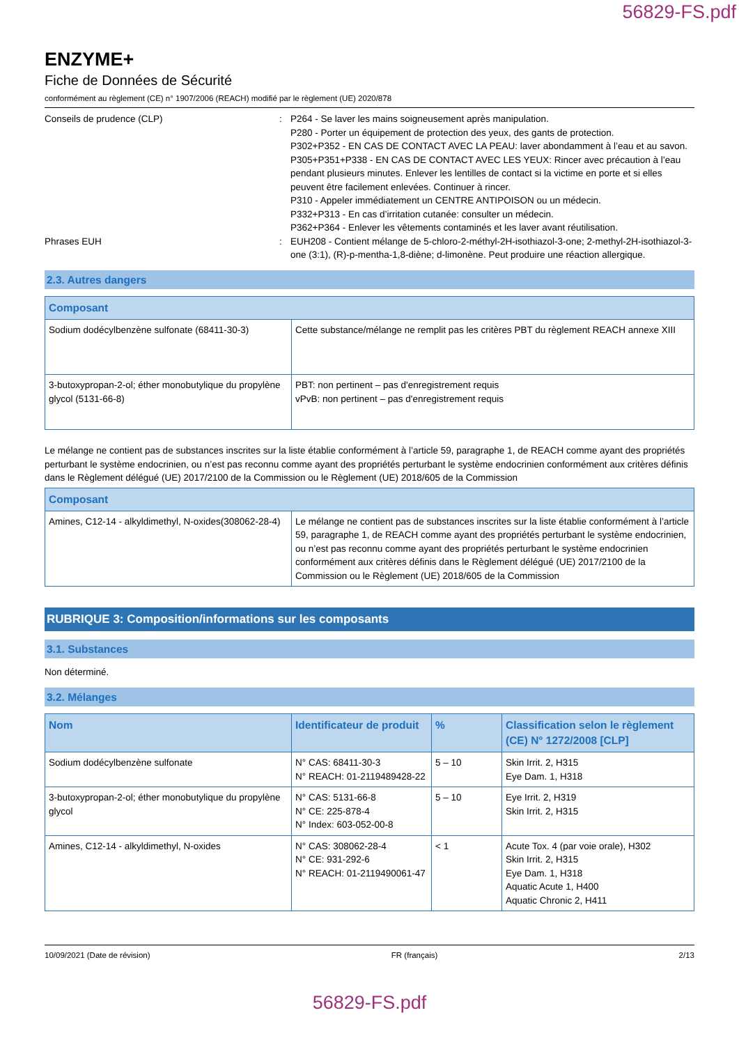56829-FS.pdf
ENZYME+
Fiche de Données de Sécurité
conformément au règlement (CE) n° 1907/2006 (REACH) modifié par le règlement (UE) 2020/878
Conseils de prudence (CLP) : P264 - Se laver les mains soigneusement après manipulation.
P280 - Porter un équipement de protection des yeux, des gants de protection.
P302+P352 - EN CAS DE CONTACT AVEC LA PEAU: laver abondamment à l’eau et au savon.
P305+P351+P338 - EN CAS DE CONTACT AVEC LES YEUX: Rincer avec précaution à l’eau pendant plusieurs minutes. Enlever les lentilles de contact si la victime en porte et si elles peuvent être facilement enlevées. Continuer à rincer.
P310 - Appeler immédiatement un CENTRE ANTIPOISON ou un médecin.
P332+P313 - En cas d’irritation cutanée: consulter un médecin.
P362+P364 - Enlever les vêtements contaminés et les laver avant réutilisation.
Phrases EUH : EUH208 - Contient mélange de 5-chloro-2-méthyl-2H-isothiazol-3-one; 2-methyl-2H-isothiazol-3-one (3:1), (R)-p-mentha-1,8-diène; d-limonène. Peut produire une réaction allergique.
2.3. Autres dangers
| Composant | |
| --- | --- |
| Sodium dodécylbenzène sulfonate (68411-30-3) | Cette substance/mélange ne remplit pas les critères PBT du règlement REACH annexe XIII |
| 3-butoxypropan-2-ol; éther monobutylique du propylène glycol (5131-66-8) | PBT: non pertinent – pas d'enregistrement requis vPvB: non pertinent – pas d'enregistrement requis |
Le mélange ne contient pas de substances inscrites sur la liste établie conformément à l’article 59, paragraphe 1, de REACH comme ayant des propriétés perturbant le système endocrinien, ou n’est pas reconnu comme ayant des propriétés perturbant le système endocrinien conformément aux critères définis dans le Règlement délégué (UE) 2017/2100 de la Commission ou le Règlement (UE) 2018/605 de la Commission
| Composant | |
| --- | --- |
| Amines, C12-14 - alkyldimethyl, N-oxides(308062-28-4) | Le mélange ne contient pas de substances inscrites sur la liste établie conformément à l’article 59, paragraphe 1, de REACH comme ayant des propriétés perturbant le système endocrinien, ou n’est pas reconnu comme ayant des propriétés perturbant le système endocrinien conformément aux critères définis dans le Règlement délégué (UE) 2017/2100 de la Commission ou le Règlement (UE) 2018/605 de la Commission |
RUBRIQUE 3: Composition/informations sur les composants
3.1. Substances
Non déterminé.
3.2. Mélanges
| Nom | Identificateur de produit | % | Classification selon le règlement (CE) N° 1272/2008 [CLP] |
| --- | --- | --- | --- |
| Sodium dodécylbenzène sulfonate | N° CAS: 68411-30-3 N° REACH: 01-2119489428-22 | 5 – 10 | Skin Irrit. 2, H315 Eye Dam. 1, H318 |
| 3-butoxypropan-2-ol; éther monobutylique du propylène glycol | N° CAS: 5131-66-8 N° CE: 225-878-4 N° Index: 603-052-00-8 | 5 – 10 | Eye Irrit. 2, H319 Skin Irrit. 2, H315 |
| Amines, C12-14 - alkyldimethyl, N-oxides | N° CAS: 308062-28-4 N° CE: 931-292-6 N° REACH: 01-2119490061-47 | < 1 | Acute Tox. 4 (par voie orale), H302 Skin Irrit. 2, H315 Eye Dam. 1, H318 Aquatic Acute 1, H400 Aquatic Chronic 2, H411 |
10/09/2021 (Date de révision) FR (français) 2/13
56829-FS.pdf